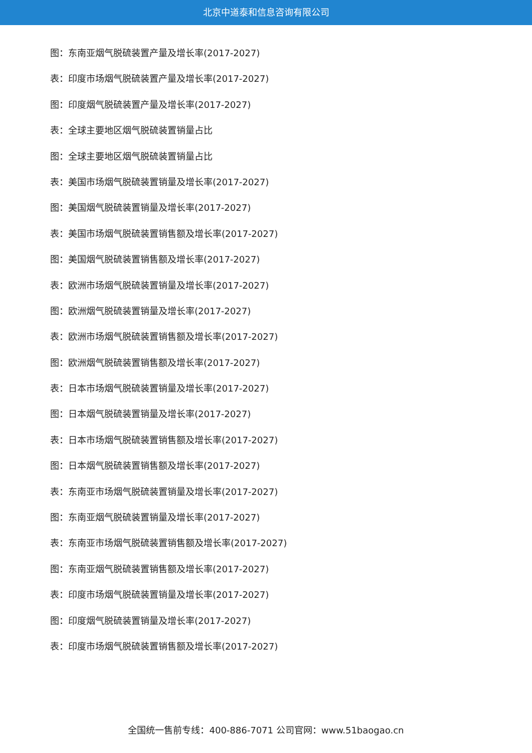北京中道泰和信息咨询有限公司
图：东南亚烟气脱硫装置产量及增长率(2017-2027)
表：印度市场烟气脱硫装置产量及增长率(2017-2027)
图：印度烟气脱硫装置产量及增长率(2017-2027)
表：全球主要地区烟气脱硫装置销量占比
图：全球主要地区烟气脱硫装置销量占比
表：美国市场烟气脱硫装置销量及增长率(2017-2027)
图：美国烟气脱硫装置销量及增长率(2017-2027)
表：美国市场烟气脱硫装置销售额及增长率(2017-2027)
图：美国烟气脱硫装置销售额及增长率(2017-2027)
表：欧洲市场烟气脱硫装置销量及增长率(2017-2027)
图：欧洲烟气脱硫装置销量及增长率(2017-2027)
表：欧洲市场烟气脱硫装置销售额及增长率(2017-2027)
图：欧洲烟气脱硫装置销售额及增长率(2017-2027)
表：日本市场烟气脱硫装置销量及增长率(2017-2027)
图：日本烟气脱硫装置销量及增长率(2017-2027)
表：日本市场烟气脱硫装置销售额及增长率(2017-2027)
图：日本烟气脱硫装置销售额及增长率(2017-2027)
表：东南亚市场烟气脱硫装置销量及增长率(2017-2027)
图：东南亚烟气脱硫装置销量及增长率(2017-2027)
表：东南亚市场烟气脱硫装置销售额及增长率(2017-2027)
图：东南亚烟气脱硫装置销售额及增长率(2017-2027)
表：印度市场烟气脱硫装置销量及增长率(2017-2027)
图：印度烟气脱硫装置销量及增长率(2017-2027)
表：印度市场烟气脱硫装置销售额及增长率(2017-2027)
全国统一售前专线：400-886-7071 公司官网：www.51baogao.cn